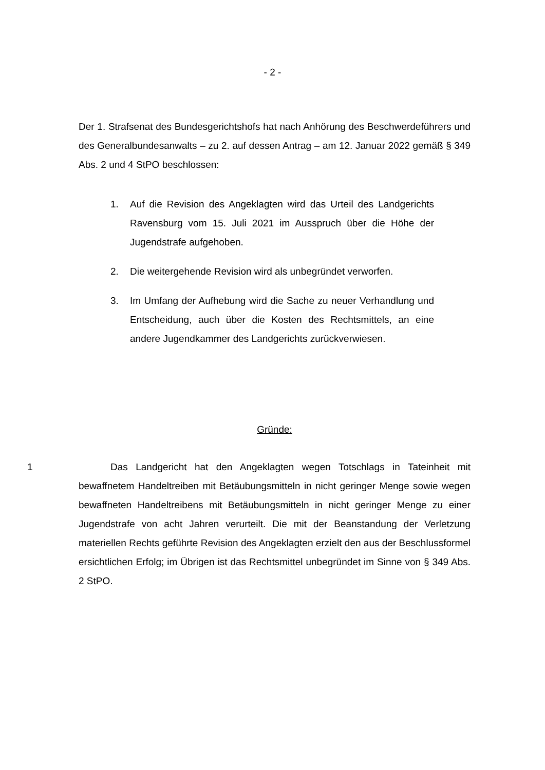- 2 -
Der 1. Strafsenat des Bundesgerichtshofs hat nach Anhörung des Beschwerdeführers und des Generalbundesanwalts – zu 2. auf dessen Antrag – am 12. Januar 2022 gemäß § 349 Abs. 2 und 4 StPO beschlossen:
1. Auf die Revision des Angeklagten wird das Urteil des Landgerichts Ravensburg vom 15. Juli 2021 im Ausspruch über die Höhe der Jugendstrafe aufgehoben.
2. Die weitergehende Revision wird als unbegründet verworfen.
3. Im Umfang der Aufhebung wird die Sache zu neuer Verhandlung und Entscheidung, auch über die Kosten des Rechtsmittels, an eine andere Jugendkammer des Landgerichts zurückverwiesen.
Gründe:
1 Das Landgericht hat den Angeklagten wegen Totschlags in Tateinheit mit bewaffnetem Handeltreiben mit Betäubungsmitteln in nicht geringer Menge sowie wegen bewaffneten Handeltreibens mit Betäubungsmitteln in nicht geringer Menge zu einer Jugendstrafe von acht Jahren verurteilt. Die mit der Beanstandung der Verletzung materiellen Rechts geführte Revision des Angeklagten erzielt den aus der Beschlussformel ersichtlichen Erfolg; im Übrigen ist das Rechtsmittel unbegründet im Sinne von § 349 Abs. 2 StPO.